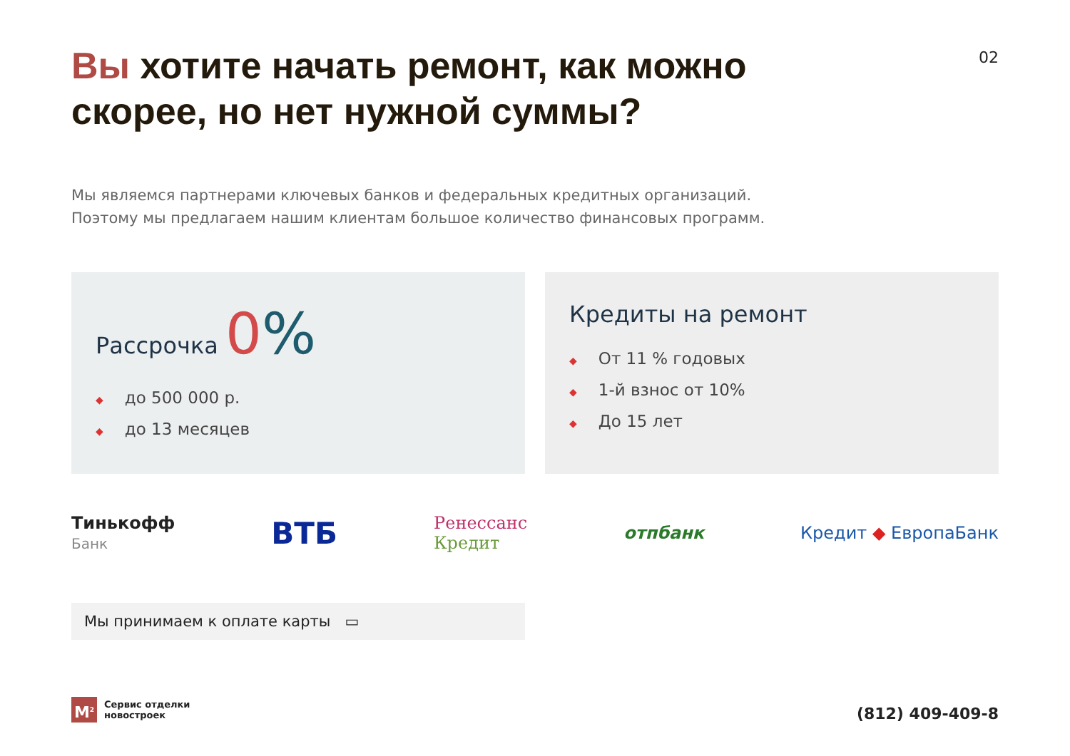Вы хотите начать ремонт, как можно скорее, но нет нужной суммы?
02
Мы являемся партнерами ключевых банков и федеральных кредитных организаций.
Поэтому мы предлагаем нашим клиентам большое количество финансовых программ.
Рассрочка 0%
◆ до 500 000 р.
◆ до 13 месяцев
Кредиты на ремонт
◆ От 11 % годовых
◆ 1-й взнос от 10%
◆ До 15 лет
Тинькофф
Банк
ВТБ
Ренессанс
Кредит
отпбанк Кредит ◆ ЕвропаБанк
Мы принимаем к оплате карты ▭
M<sup>2</sup>
Сервис отделки
новостроек
(812) 409-409-8